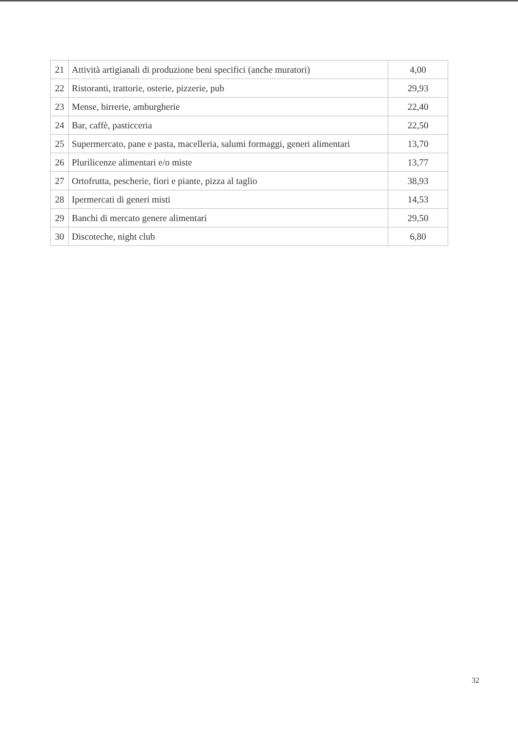| 21 | Attività artigianali di produzione beni specifici (anche muratori) | 4,00 |
| 22 | Ristoranti, trattorie, osterie, pizzerie, pub | 29,93 |
| 23 | Mense, birrerie, amburgherie | 22,40 |
| 24 | Bar, caffè, pasticceria | 22,50 |
| 25 | Supermercato, pane e pasta, macelleria, salumi formaggi, generi alimentari | 13,70 |
| 26 | Plurilicenze alimentari e/o miste | 13,77 |
| 27 | Ortofrutta, pescherie, fiori e piante, pizza al taglio | 38,93 |
| 28 | Ipermercati di generi misti | 14,53 |
| 29 | Banchi di mercato genere alimentari | 29,50 |
| 30 | Discoteche, night club | 6,80 |
32